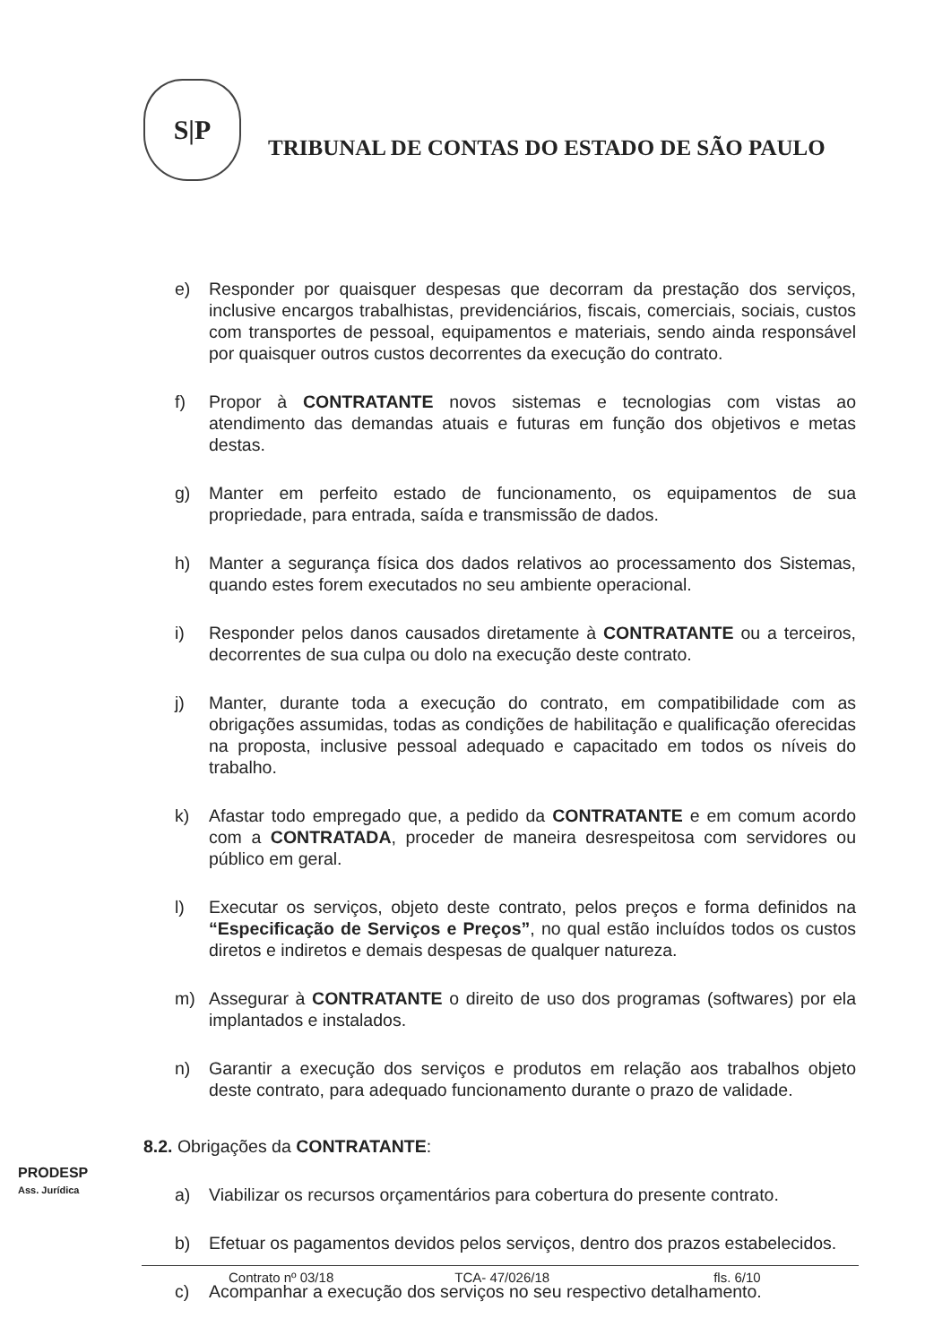S|P
TRIBUNAL DE CONTAS DO ESTADO DE SÃO PAULO
e) Responder por quaisquer despesas que decorram da prestação dos serviços, inclusive encargos trabalhistas, previdenciários, fiscais, comerciais, sociais, custos com transportes de pessoal, equipamentos e materiais, sendo ainda responsável por quaisquer outros custos decorrentes da execução do contrato.
f) Propor à CONTRATANTE novos sistemas e tecnologias com vistas ao atendimento das demandas atuais e futuras em função dos objetivos e metas destas.
g) Manter em perfeito estado de funcionamento, os equipamentos de sua propriedade, para entrada, saída e transmissão de dados.
h) Manter a segurança física dos dados relativos ao processamento dos Sistemas, quando estes forem executados no seu ambiente operacional.
i) Responder pelos danos causados diretamente à CONTRATANTE ou a terceiros, decorrentes de sua culpa ou dolo na execução deste contrato.
j) Manter, durante toda a execução do contrato, em compatibilidade com as obrigações assumidas, todas as condições de habilitação e qualificação oferecidas na proposta, inclusive pessoal adequado e capacitado em todos os níveis do trabalho.
k) Afastar todo empregado que, a pedido da CONTRATANTE e em comum acordo com a CONTRATADA, proceder de maneira desrespeitosa com servidores ou público em geral.
l) Executar os serviços, objeto deste contrato, pelos preços e forma definidos na “Especificação de Serviços e Preços”, no qual estão incluídos todos os custos diretos e indiretos e demais despesas de qualquer natureza.
m) Assegurar à CONTRATANTE o direito de uso dos programas (softwares) por ela implantados e instalados.
n) Garantir a execução dos serviços e produtos em relação aos trabalhos objeto deste contrato, para adequado funcionamento durante o prazo de validade.
8.2. Obrigações da CONTRATANTE:
a) Viabilizar os recursos orçamentários para cobertura do presente contrato.
b) Efetuar os pagamentos devidos pelos serviços, dentro dos prazos estabelecidos.
c) Acompanhar a execução dos serviços no seu respectivo detalhamento.
PRODESP
Ass. Jurídica
Contrato nº 03/18 TCA- 47/026/18 fls. 6/10